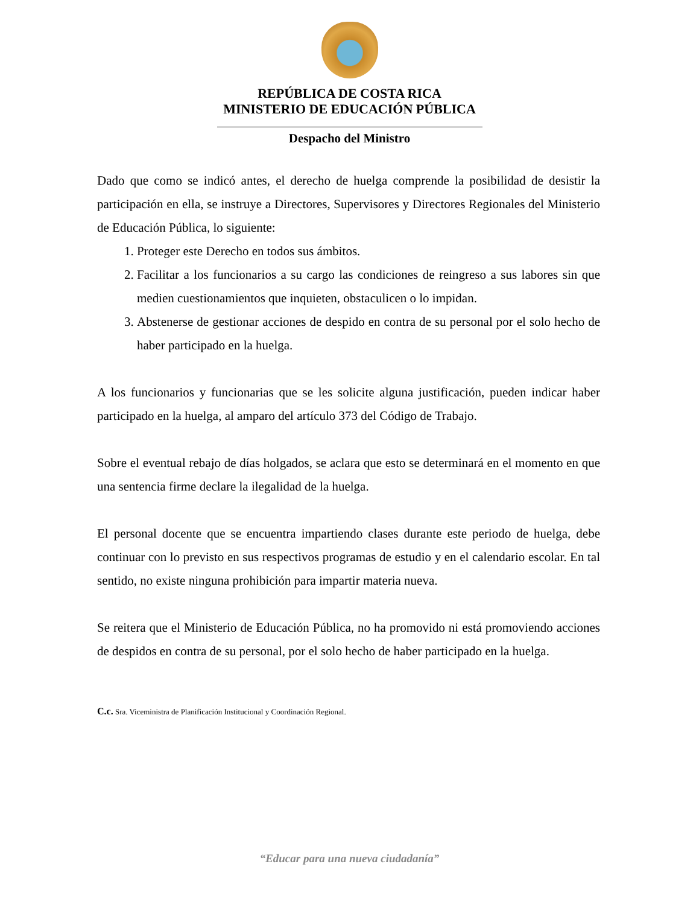REPÚBLICA DE COSTA RICA
MINISTERIO DE EDUCACIÓN PÚBLICA
Despacho del Ministro
Dado que como se indicó antes, el derecho de huelga comprende la posibilidad de desistir la participación en ella, se instruye a Directores, Supervisores y Directores Regionales del Ministerio de Educación Pública, lo siguiente:
1. Proteger este Derecho en todos sus ámbitos.
2. Facilitar a los funcionarios a su cargo las condiciones de reingreso a sus labores sin que medien cuestionamientos que inquieten, obstaculicen o lo impidan.
3. Abstenerse de gestionar acciones de despido en contra de su personal por el solo hecho de haber participado en la huelga.
A los funcionarios y funcionarias que se les solicite alguna justificación, pueden indicar haber participado en la huelga, al amparo del artículo 373 del Código de Trabajo.
Sobre el eventual rebajo de días holgados, se aclara que esto se determinará en el momento en que una sentencia firme declare la ilegalidad de la huelga.
El personal docente que se encuentra impartiendo clases durante este periodo de huelga, debe continuar con lo previsto en sus respectivos programas de estudio y en el calendario escolar. En tal sentido, no existe ninguna prohibición para impartir materia nueva.
Se reitera que el Ministerio de Educación Pública, no ha promovido ni está promoviendo acciones de despidos en contra de su personal, por el solo hecho de haber participado en la huelga.
C.c. Sra. Viceministra de Planificación Institucional y Coordinación Regional.
“Educar para una nueva ciudadanía”